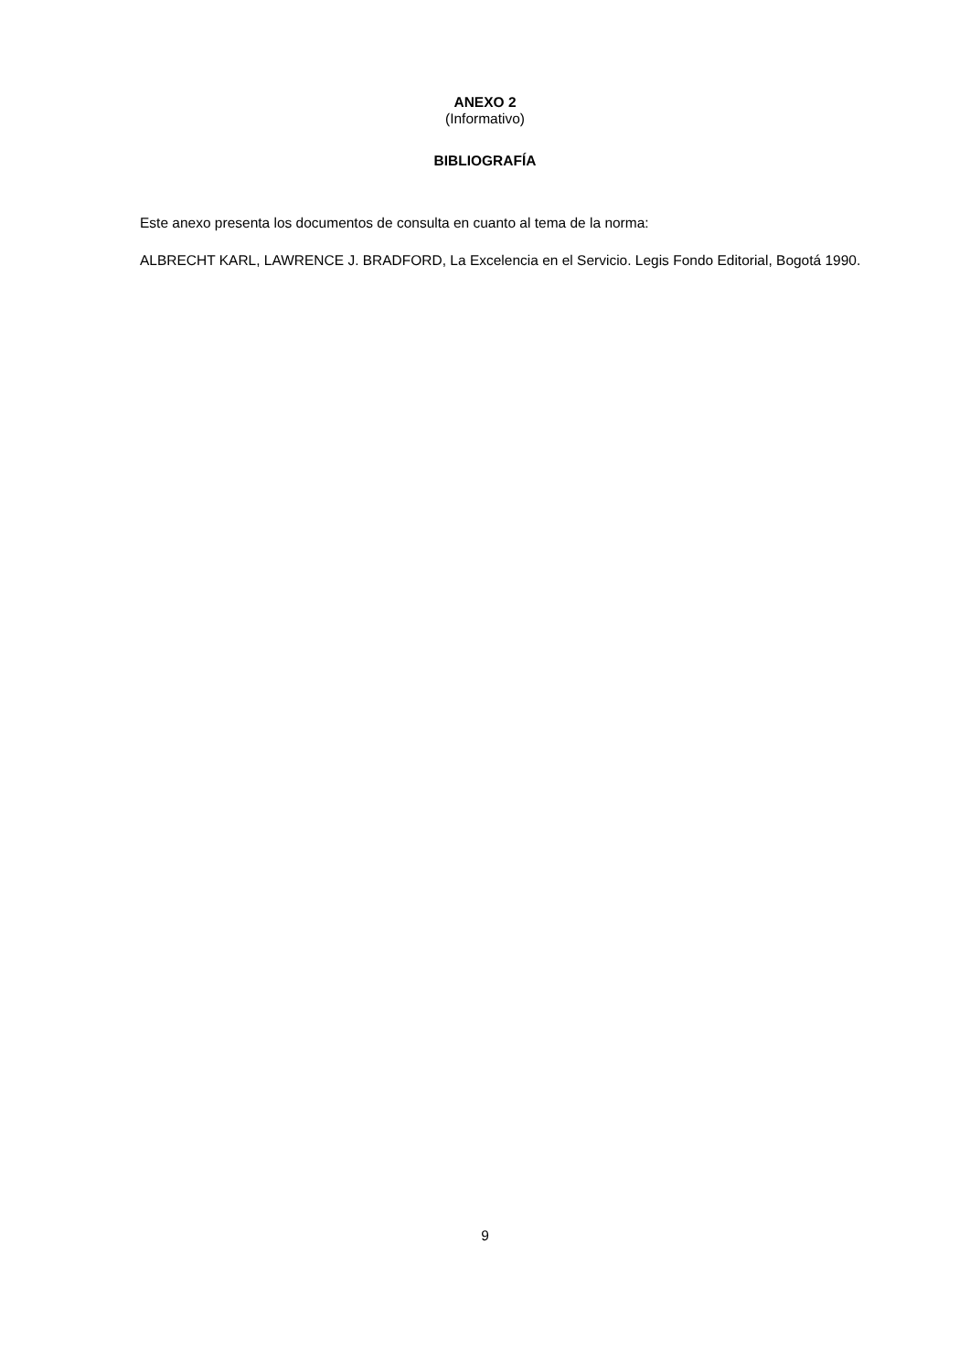ANEXO 2
(Informativo)
BIBLIOGRAFÍA
Este anexo presenta los documentos de consulta en cuanto al tema de la norma:
ALBRECHT KARL, LAWRENCE J. BRADFORD, La Excelencia en el Servicio. Legis Fondo Editorial, Bogotá 1990.
9